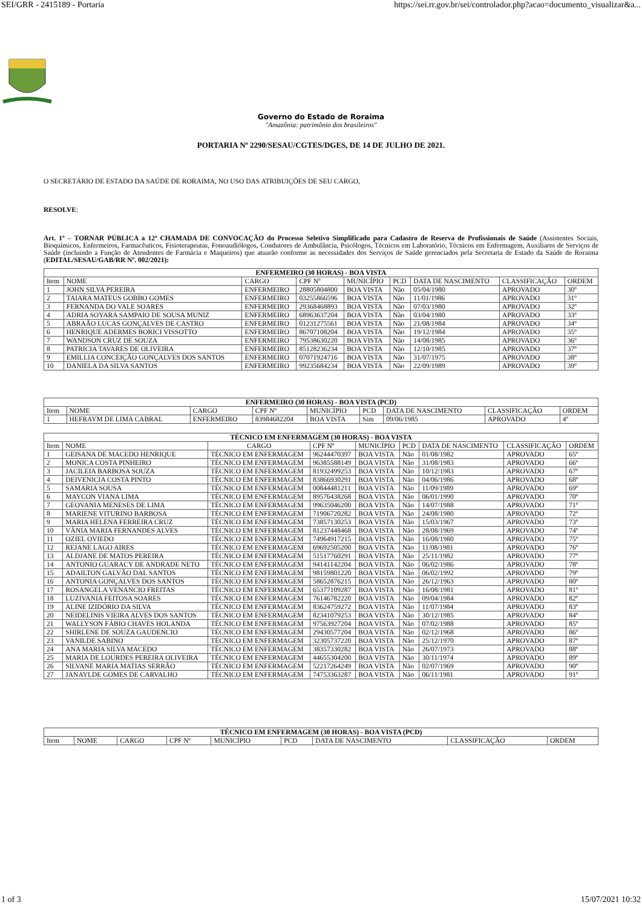SEI/GRR - 2415189 - Portaria https://sei.rr.gov.br/sei/controlador.php?acao=documento_visualizar&a...
Governo do Estado de Roraima
"Amazônia: patrimônio dos brasileiros"
PORTARIA Nº 2290/SESAU/CGTES/DGES, DE 14 DE JULHO DE 2021.
O SECRETÁRIO DE ESTADO DA SAÚDE DE RORAIMA, NO USO DAS ATRIBUIÇÕES DE SEU CARGO,
RESOLVE:
Art. 1º – TORNAR PÚBLICA a 12ª CHAMADA DE CONVOCAÇÃO do Processo Seletivo Simplificado para Cadastro de Reserva de Profissionais de Saúde (Assistentes Sociais, Bioquímicos, Enfermeiros, Farmacêuticos, Fisioterapeutas, Fonoaudiólogos, Condutores de Ambulância, Psicólogos, Técnicos em Laboratório, Técnicos em Enfermagem, Auxiliares de Serviços de Saúde (incluindo a Função de Atendentes de Farmácia e Maqueiros) que atuarão conforme as necessidades dos Serviços de Saúde gerenciados pela Secretaria de Estado da Saúde de Roraima (EDITAL/SESAU/GAB/RR Nº. 002/2021):
| ENFERMEIRO (30 HORAS) - BOA VISTA | | | | | | | | |
| --- | --- | --- | --- | --- | --- | --- | --- | --- |
| Item | NOME | CARGO | CPF Nº | MUNICÍPIO | PCD | DATA DE NASCIMENTO | CLASSIFICAÇÃO | ORDEM |
| 1 | JOHN SILVA PEREIRA | ENFERMEIRO | 28805804800 | BOA VISTA | Não | 05/04/1980 | APROVADO | 30º |
| 2 | TAIARA MATEUS GOBBO GOMES | ENFERMEIRO | 03255866596 | BOA VISTA | Não | 11/01/1986 | APROVADO | 31º |
| 3 | FERNANDA DO VALE SOARES | ENFERMEIRO | 29368468893 | BOA VISTA | Não | 07/03/1980 | APROVADO | 32º |
| 4 | ADRIA SOYARA SAMPAIO DE SOUSA MUNIZ | ENFERMEIRO | 68963637204 | BOA VISTA | Não | 03/04/1980 | APROVADO | 33º |
| 5 | ABRAÃO LUCAS GONÇALVES DE CASTRO | ENFERMEIRO | 01231275561 | BOA VISTA | Não | 21/08/1984 | APROVADO | 34º |
| 6 | HENRIQUE ADERMES BORICI VISSOTTO | ENFERMEIRO | 86707108204 | BOA VISTA | Não | 19/12/1984 | APROVADO | 35º |
| 7 | WANDSON CRUZ DE SOUZA | ENFERMEIRO | 79538630220 | BOA VISTA | Não | 14/08/1985 | APROVADO | 36º |
| 8 | PATRICIA TAVARES DE OLIVEIRA | ENFERMEIRO | 85128236234 | BOA VISTA | Não | 12/10/1985 | APROVADO | 37º |
| 9 | EMILLIA CONCEIÇÃO GONÇALVES DOS SANTOS | ENFERMEIRO | 07071924716 | BOA VISTA | Não | 31/07/1975 | APROVADO | 38º |
| 10 | DANIELA DA SILVA SANTOS | ENFERMEIRO | 99235684234 | BOA VISTA | Não | 22/09/1989 | APROVADO | 39º |
| ENFERMEIRO (30 HORAS) - BOA VISTA (PCD) | | | | | | | | |
| --- | --- | --- | --- | --- | --- | --- | --- | --- |
| Item | NOME | CARGO | CPF Nº | MUNICÍPIO | PCD | DATA DE NASCIMENTO | CLASSIFICAÇÃO | ORDEM |
| 1 | HEFRAYM DE LIMA CABRAL | ENFERMEIRO | 83984682204 | BOA VISTA | Sim | 09/06/1985 | APROVADO | 4º |
| TÉCNICO EM ENFERMAGEM (30 HORAS) - BOA VISTA | | | | | | | | |
| --- | --- | --- | --- | --- | --- | --- | --- | --- |
| Item | NOME | CARGO | CPF Nº | MUNICÍPIO | PCD | DATA DE NASCIMENTO | CLASSIFICAÇÃO | ORDEM |
| 1 | GEISANA DE MACEDO HENRIQUE | TÉCNICO EM ENFERMAGEM | 96244470397 | BOA VISTA | Não | 01/08/1982 | APROVADO | 65º |
| 2 | MONICA COSTA PINHEIRO | TÉCNICO EM ENFERMAGEM | 96385588149 | BOA VISTA | Não | 31/08/1983 | APROVADO | 66º |
| 3 | JACILEIA BARBOSA SOUZA | TÉCNICO EM ENFERMAGEM | 81932499253 | BOA VISTA | Não | 10/12/1983 | APROVADO | 67º |
| 4 | DEIVENICIA COSTA PINTO | TÉCNICO EM ENFERMAGEM | 83866930291 | BOA VISTA | Não | 04/06/1986 | APROVADO | 68º |
| 5 | SAMARIA SOUSA | TÉCNICO EM ENFERMAGEM | 00844481211 | BOA VISTA | Não | 11/09/1989 | APROVADO | 69º |
| 6 | MAYCON VIANA LIMA | TÉCNICO EM ENFERMAGEM | 89576438268 | BOA VISTA | Não | 06/01/1990 | APROVADO | 70º |
| 7 | GEOVANIA MENESES DE LIMA | TÉCNICO EM ENFERMAGEM | 99635046200 | BOA VISTA | Não | 14/07/1988 | APROVADO | 71º |
| 8 | MARIENE VITURINO BARBOSA | TÉCNICO EM ENFERMAGEM | 71906720282 | BOA VISTA | Não | 24/08/1980 | APROVADO | 72º |
| 9 | MARIA HELENA FERREIRA CRUZ | TÉCNICO EM ENFERMAGEM | 73857130253 | BOA VISTA | Não | 15/03/1967 | APROVADO | 73º |
| 10 | VÂNIA MARIA FERNANDES ALVES | TÉCNICO EM ENFERMAGEM | 81237448468 | BOA VISTA | Não | 28/08/1969 | APROVADO | 74º |
| 11 | OZIEL OVIEDO | TÉCNICO EM ENFERMAGEM | 74964917215 | BOA VISTA | Não | 16/08/1980 | APROVADO | 75º |
| 12 | REJANE LAGO AIRES | TÉCNICO EM ENFERMAGEM | 69692505200 | BOA VISTA | Não | 11/08/1981 | APROVADO | 76º |
| 13 | ALDJANE DE MATOS PEREIRA | TÉCNICO EM ENFERMAGEM | 51517760291 | BOA VISTA | Não | 25/11/1982 | APROVADO | 77º |
| 14 | ANTONIO GUARACY DE ANDRADE NETO | TÉCNICO EM ENFERMAGEM | 94141142204 | BOA VISTA | Não | 06/02/1986 | APROVADO | 78º |
| 15 | ADAILTON GALVÃO DAL SANTOS | TÉCNICO EM ENFERMAGEM | 98159801220 | BOA VISTA | Não | 06/02/1992 | APROVADO | 79º |
| 16 | ANTONIA GONÇALVES DOS SANTOS | TÉCNICO EM ENFERMAGEM | 58652876215 | BOA VISTA | Não | 26/12/1963 | APROVADO | 80º |
| 17 | ROSANGELA VENANCIO FREITAS | TÉCNICO EM ENFERMAGEM | 65377109287 | BOA VISTA | Não | 16/08/1981 | APROVADO | 81º |
| 18 | LUZIVANIA FEITOSA SOARES | TÉCNICO EM ENFERMAGEM | 76146782220 | BOA VISTA | Não | 09/04/1984 | APROVADO | 82º |
| 19 | ALINE IZIDÓRIO DA SILVA | TÉCNICO EM ENFERMAGEM | 83624759272 | BOA VISTA | Não | 11/07/1984 | APROVADO | 83º |
| 20 | NEIDELINIS VIEIRA ALVES DOS SANTOS | TÉCNICO EM ENFERMAGEM | 82341079253 | BOA VISTA | Não | 30/12/1985 | APROVADO | 84º |
| 21 | WALLYSON FÁBIO CHAVES HOLANDA | TÉCNICO EM ENFERMAGEM | 97563927204 | BOA VISTA | Não | 07/02/1988 | APROVADO | 85º |
| 22 | SHIRLENE DE SOUZA GAUDENCIO | TÉCNICO EM ENFERMAGEM | 29430577204 | BOA VISTA | Não | 02/12/1968 | APROVADO | 86º |
| 23 | VANILDE SABINO | TÉCNICO EM ENFERMAGEM | 32305737220 | BOA VISTA | Não | 25/12/1970 | APROVADO | 87º |
| 24 | ANA MARIA SILVA MACEDO | TÉCNICO EM ENFERMAGEM | 38357330282 | BOA VISTA | Não | 26/07/1973 | APROVADO | 88º |
| 25 | MARIA DE LOURDES PEREIRA OLIVEIRA | TÉCNICO EM ENFERMAGEM | 44655304200 | BOA VISTA | Não | 30/11/1974 | APROVADO | 89º |
| 26 | SILVANE MARIA MATIAS SERRÃO | TÉCNICO EM ENFERMAGEM | 52217264249 | BOA VISTA | Não | 02/07/1969 | APROVADO | 90º |
| 27 | JANAYLDE GOMES DE CARVALHO | TÉCNICO EM ENFERMAGEM | 74753363287 | BOA VISTA | Não | 06/11/1981 | APROVADO | 91º |
| TÉCNICO EM ENFERMAGEM (30 HORAS) - BOA VISTA (PCD) | | | | | | | | |
| --- | --- | --- | --- | --- | --- | --- | --- | --- |
| Item | NOME | CARGO | CPF Nº | MUNICÍPIO | PCD | DATA DE NASCIMENTO | CLASSIFICAÇÃO | ORDEM |
1 of 3 15/07/2021 10:32